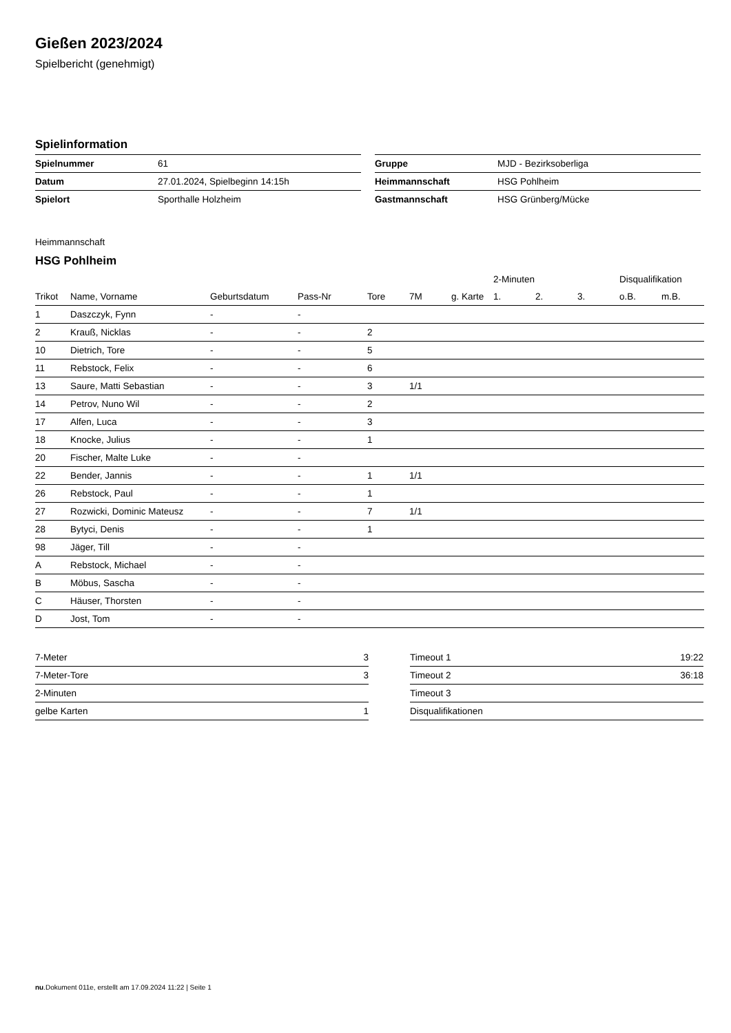Gießen 2023/2024
Spielbericht (genehmigt)
Spielinformation
| Spielnummer | 61 |
| Datum | 27.01.2024, Spielbeginn 14:15h |
| Spielort | Sporthalle Holzheim |
| Gruppe | MJD - Bezirksoberliga |
| Heimmannschaft | HSG Pohlheim |
| Gastmannschaft | HSG Grünberg/Mücke |
Heimmannschaft
HSG Pohlheim
| | | | | | | | 2-Minuten | | | Disqualifikation | |
| --- | --- | --- | --- | --- | --- | --- | --- | --- | --- | --- | --- |
| Trikot | Name, Vorname | Geburtsdatum | Pass-Nr | Tore | 7M | g. Karte | 1. | 2. | 3. | o.B. | m.B. |
| 1 | Daszczyk, Fynn | - | - | | | | | | | | |
| 2 | Krauß, Nicklas | - | - | 2 | | | | | | | |
| 10 | Dietrich, Tore | - | - | 5 | | | | | | | |
| 11 | Rebstock, Felix | - | - | 6 | | | | | | | |
| 13 | Saure, Matti Sebastian | - | - | 3 | 1/1 | | | | | | |
| 14 | Petrov, Nuno Wil | - | - | 2 | | | | | | | |
| 17 | Alfen, Luca | - | - | 3 | | | | | | | |
| 18 | Knocke, Julius | - | - | 1 | | | | | | | |
| 20 | Fischer, Malte Luke | - | - | | | | | | | | |
| 22 | Bender, Jannis | - | - | 1 | 1/1 | | | | | | |
| 26 | Rebstock, Paul | - | - | 1 | | | | | | | |
| 27 | Rozwicki, Dominic Mateusz | - | - | 7 | 1/1 | | | | | | |
| 28 | Bytyci, Denis | - | - | 1 | | | | | | | |
| 98 | Jäger, Till | - | - | | | | | | | | |
| A | Rebstock, Michael | - | - | | | | | | | | |
| B | Möbus, Sascha | - | - | | | | | | | | |
| C | Häuser, Thorsten | - | - | | | | | | | | |
| D | Jost, Tom | - | - | | | | | | | | |
| 7-Meter | 3 |
| 7-Meter-Tore | 3 |
| 2-Minuten | |
| gelbe Karten | 1 |
| Timeout 1 | 19:22 |
| Timeout 2 | 36:18 |
| Timeout 3 | |
| Disqualifikationen | |
nu.Dokument 011e, erstellt am 17.09.2024 11:22 | Seite 1